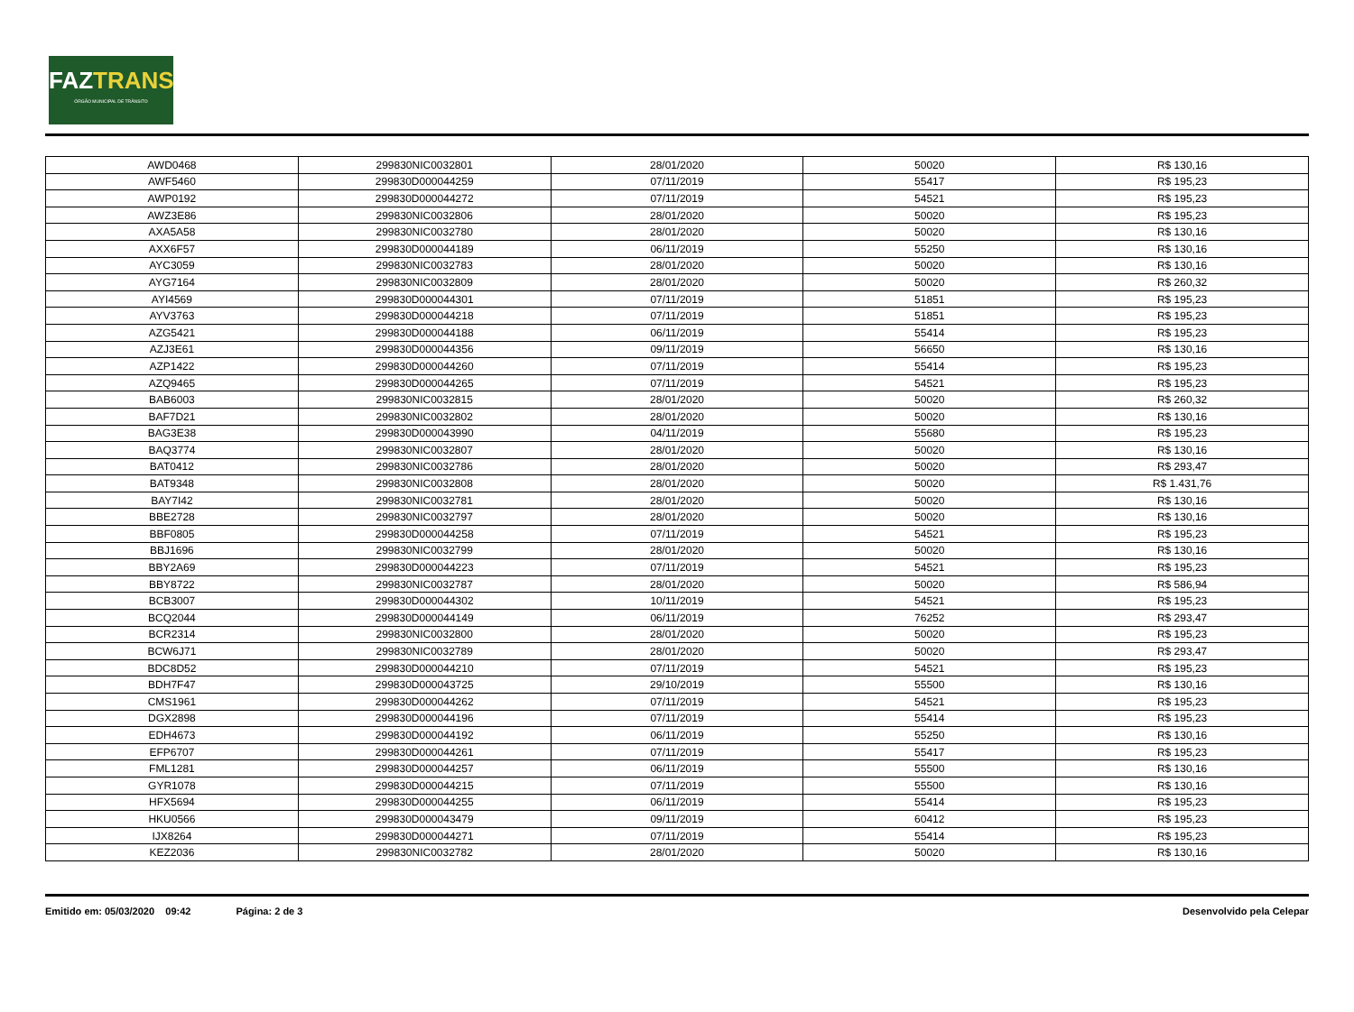FAZTRANS
ÓRGÃO MUNICIPAL DE TRÂNSITO
| AWD0468 | 299830NIC0032801 | 28/01/2020 | 50020 | R$ 130,16 |
| AWF5460 | 299830D000044259 | 07/11/2019 | 55417 | R$ 195,23 |
| AWP0192 | 299830D000044272 | 07/11/2019 | 54521 | R$ 195,23 |
| AWZ3E86 | 299830NIC0032806 | 28/01/2020 | 50020 | R$ 195,23 |
| AXA5A58 | 299830NIC0032780 | 28/01/2020 | 50020 | R$ 130,16 |
| AXX6F57 | 299830D000044189 | 06/11/2019 | 55250 | R$ 130,16 |
| AYC3059 | 299830NIC0032783 | 28/01/2020 | 50020 | R$ 130,16 |
| AYG7164 | 299830NIC0032809 | 28/01/2020 | 50020 | R$ 260,32 |
| AYI4569 | 299830D000044301 | 07/11/2019 | 51851 | R$ 195,23 |
| AYV3763 | 299830D000044218 | 07/11/2019 | 51851 | R$ 195,23 |
| AZG5421 | 299830D000044188 | 06/11/2019 | 55414 | R$ 195,23 |
| AZJ3E61 | 299830D000044356 | 09/11/2019 | 56650 | R$ 130,16 |
| AZP1422 | 299830D000044260 | 07/11/2019 | 55414 | R$ 195,23 |
| AZQ9465 | 299830D000044265 | 07/11/2019 | 54521 | R$ 195,23 |
| BAB6003 | 299830NIC0032815 | 28/01/2020 | 50020 | R$ 260,32 |
| BAF7D21 | 299830NIC0032802 | 28/01/2020 | 50020 | R$ 130,16 |
| BAG3E38 | 299830D000043990 | 04/11/2019 | 55680 | R$ 195,23 |
| BAQ3774 | 299830NIC0032807 | 28/01/2020 | 50020 | R$ 130,16 |
| BAT0412 | 299830NIC0032786 | 28/01/2020 | 50020 | R$ 293,47 |
| BAT9348 | 299830NIC0032808 | 28/01/2020 | 50020 | R$ 1.431,76 |
| BAY7I42 | 299830NIC0032781 | 28/01/2020 | 50020 | R$ 130,16 |
| BBE2728 | 299830NIC0032797 | 28/01/2020 | 50020 | R$ 130,16 |
| BBF0805 | 299830D000044258 | 07/11/2019 | 54521 | R$ 195,23 |
| BBJ1696 | 299830NIC0032799 | 28/01/2020 | 50020 | R$ 130,16 |
| BBY2A69 | 299830D000044223 | 07/11/2019 | 54521 | R$ 195,23 |
| BBY8722 | 299830NIC0032787 | 28/01/2020 | 50020 | R$ 586,94 |
| BCB3007 | 299830D000044302 | 10/11/2019 | 54521 | R$ 195,23 |
| BCQ2044 | 299830D000044149 | 06/11/2019 | 76252 | R$ 293,47 |
| BCR2314 | 299830NIC0032800 | 28/01/2020 | 50020 | R$ 195,23 |
| BCW6J71 | 299830NIC0032789 | 28/01/2020 | 50020 | R$ 293,47 |
| BDC8D52 | 299830D000044210 | 07/11/2019 | 54521 | R$ 195,23 |
| BDH7F47 | 299830D000043725 | 29/10/2019 | 55500 | R$ 130,16 |
| CMS1961 | 299830D000044262 | 07/11/2019 | 54521 | R$ 195,23 |
| DGX2898 | 299830D000044196 | 07/11/2019 | 55414 | R$ 195,23 |
| EDH4673 | 299830D000044192 | 06/11/2019 | 55250 | R$ 130,16 |
| EFP6707 | 299830D000044261 | 07/11/2019 | 55417 | R$ 195,23 |
| FML1281 | 299830D000044257 | 06/11/2019 | 55500 | R$ 130,16 |
| GYR1078 | 299830D000044215 | 07/11/2019 | 55500 | R$ 130,16 |
| HFX5694 | 299830D000044255 | 06/11/2019 | 55414 | R$ 195,23 |
| HKU0566 | 299830D000043479 | 09/11/2019 | 60412 | R$ 195,23 |
| IJX8264 | 299830D000044271 | 07/11/2019 | 55414 | R$ 195,23 |
| KEZ2036 | 299830NIC0032782 | 28/01/2020 | 50020 | R$ 130,16 |
Emitido em: 05/03/2020 09:42 Página: 2 de 3 Desenvolvido pela Celepar